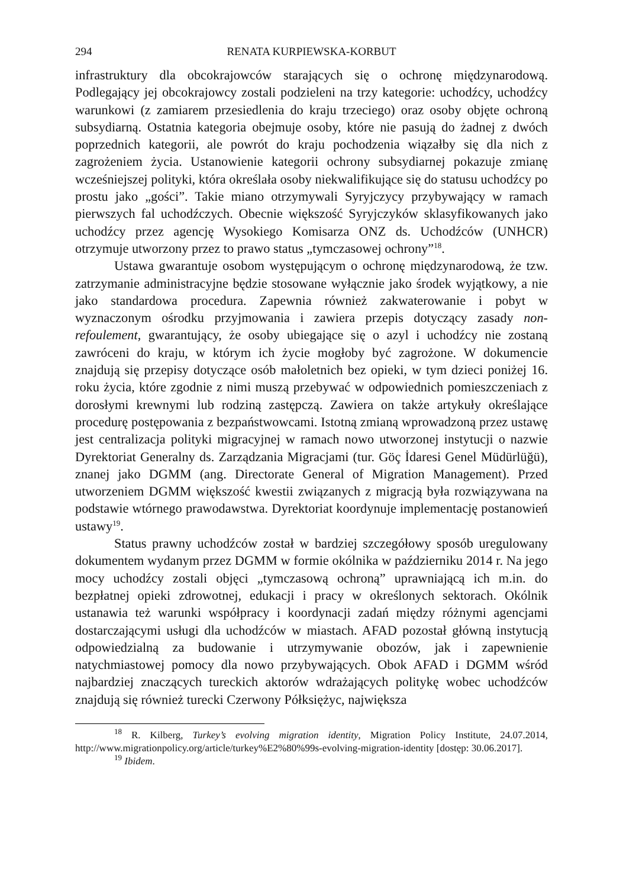294 RENATA KURPIEWSKA-KORBUT
infrastruktury dla obcokrajowców starających się o ochronę międzynarodową. Podlegający jej obcokrajowcy zostali podzieleni na trzy kategorie: uchodźcy, uchodźcy warunkowi (z zamiarem przesiedlenia do kraju trzeciego) oraz osoby objęte ochroną subsydiarną. Ostatnia kategoria obejmuje osoby, które nie pasują do żadnej z dwóch poprzednich kategorii, ale powrót do kraju pochodzenia wiązałby się dla nich z zagrożeniem życia. Ustanowienie kategorii ochrony subsydiarnej pokazuje zmianę wcześniejszej polityki, która określała osoby niekwalifikujące się do statusu uchodźcy po prostu jako „gości”. Takie miano otrzymywali Syryjczycy przybywający w ramach pierwszych fal uchodźczych. Obecnie większość Syryjczyków sklasyfikowanych jako uchodźcy przez agencję Wysokiego Komisarza ONZ ds. Uchodźców (UNHCR) otrzymuje utworzony przez to prawo status „tymczasowej ochrony”<sup>18</sup>.
Ustawa gwarantuje osobom występującym o ochronę międzynarodową, że tzw. zatrzymanie administracyjne będzie stosowane wyłącznie jako środek wyjątkowy, a nie jako standardowa procedura. Zapewnia również zakwaterowanie i pobyt w wyznaczonym ośrodku przyjmowania i zawiera przepis dotyczący zasady non-refoulement, gwarantujący, że osoby ubiegające się o azyl i uchodźcy nie zostaną zawróceni do kraju, w którym ich życie mogłoby być zagrożone. W dokumencie znajdują się przepisy dotyczące osób małoletnich bez opieki, w tym dzieci poniżej 16. roku życia, które zgodnie z nimi muszą przebywać w odpowiednich pomieszczeniach z dorosłymi krewnymi lub rodziną zastępczą. Zawiera on także artykuły określające procedurę postępowania z bezpaństwowcami. Istotną zmianą wprowadzoną przez ustawę jest centralizacja polityki migracyjnej w ramach nowo utworzonej instytucji o nazwie Dyrektoriat Generalny ds. Zarządzania Migracjami (tur. Göç İdaresi Genel Müdürlüğü), znanej jako DGMM (ang. Directorate General of Migration Management). Przed utworzeniem DGMM większość kwestii związanych z migracją była rozwiązywana na podstawie wtórnego prawodawstwa. Dyrektoriat koordynuje implementację postanowień ustawy<sup>19</sup>.
Status prawny uchodźców został w bardziej szczegółowy sposób uregulowany dokumentem wydanym przez DGMM w formie okólnika w październiku 2014 r. Na jego mocy uchodźcy zostali objęci „tymczasową ochroną” uprawniającą ich m.in. do bezpłatnej opieki zdrowotnej, edukacji i pracy w określonych sektorach. Okólnik ustanawia też warunki współpracy i koordynacji zadań między różnymi agencjami dostarczającymi usługi dla uchodźców w miastach. AFAD pozostał główną instytucją odpowiedzialną za budowanie i utrzymywanie obozów, jak i zapewnienie natychmiastowej pomocy dla nowo przybywających. Obok AFAD i DGMM wśród najbardziej znaczących tureckich aktorów wdrażających politykę wobec uchodźców znajdują się również turecki Czerwony Półksiężyc, największa
<sup>18</sup> R. Kilberg, Turkey’s evolving migration identity, Migration Policy Institute, 24.07.2014, http://www.migrationpolicy.org/article/turkey%E2%80%99s-evolving-migration-identity [dostęp: 30.06.2017].
<sup>19</sup> Ibidem.